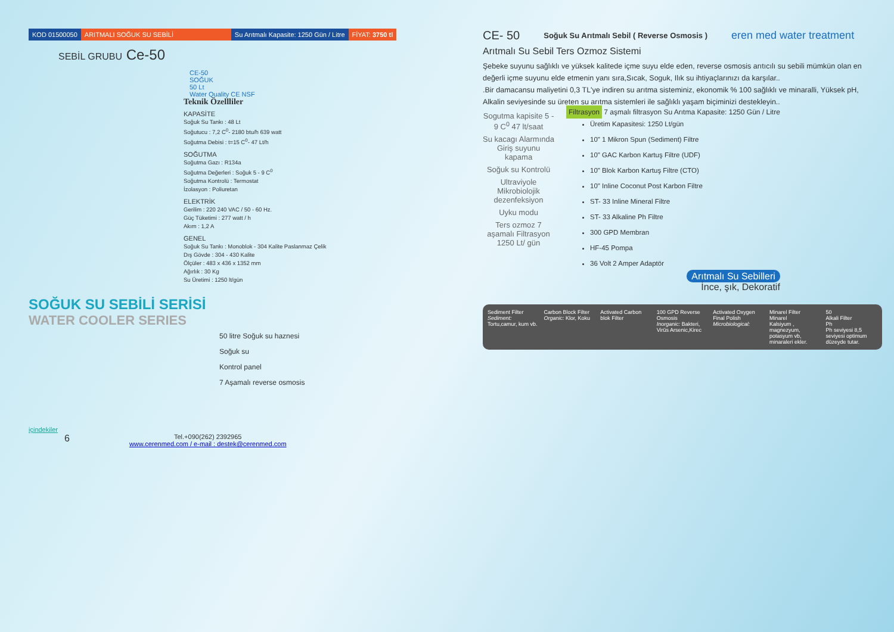KOD 01500050 ARITMALI SOĞUK SU SEBİLİ Su Arıtmalı Kapasite: 1250 Gün / Litre
FİYAT: 3750 tl
SEBİL GRUBU Ce-50
CE-50
SOĞUK
50 Lt
Water Quality CE NSF
Teknik Özellliler
KAPASİTE
Soğuk Su Tankı : 48 Lt
Soğutucu : 7,2 C<sup>0</sup>- 2180 btu/h 639 watt
Soğutma Debisi : t=15 C<sup>0</sup>- 47 Lt/h
SOĞUTMA
Soğutma Gazı : R134a
Soğutma Değerleri : Soğuk 5 - 9 C<sup>0</sup>
Soğutma Kontrolü : Termostat
İzolasyon : Poliuretan
ELEKTRİK
Gerilim : 220 240 VAC / 50 - 60 Hz.
Güç Tüketimi : 277 watt / h
Akım : 1,2 A
GENEL
Soğuk Su Tankı : Monoblok - 304 Kalite Paslanmaz Çelik
Dış Gövde : 304 - 430 Kalite
Ölçüler : 483 x 436 x 1352 mm
Ağırlık : 30 Kg
Su Üretimi : 1250 lt/gün
SOĞUK SU SEBİLİ SERİSİ
WATER COOLER SERIES
50 litre Soğuk su haznesi
Soğuk su
Kontrol panel
7 Aşamalı reverse osmosis
içindekiler
6
Tel.+090(262) 2392965
www.cerenmed.com / e-mail : destek@cerenmed.com
CE- 50 Soğuk Su Arıtmalı Sebil ( Reverse Osmosis ) eren med water treatment
Arıtmalı Su Sebil Ters Ozmoz Sistemi
Şebeke suyunu sağlıklı ve yüksek kalitede içme suyu elde eden, reverse osmosis arıtıcılı su sebili mümkün olan en değerli içme suyunu elde etmenin yanı sıra,Sıcak, Soguk, Ilık su ihtiyaçlarınızı da karşılar..
.Bir damacansu maliyetini 0,3 TL'ye indiren su arıtma sisteminiz, ekonomik % 100 sağlıklı ve minaralli, Yüksek pH, Alkalin seviyesinde su üreten su arıtma sistemleri ile sağlıklı yaşam biçiminizi destekleyin..
Sogutma kapisite 5 - 9 C<sup>0</sup> 47 lt/saat
Su kacagı Alarmında Giriş suyunu kapama
Soğuk su Kontrolü
Ultraviyole Mikrobiolojik dezenfeksiyon
Uyku modu
Ters ozmoz 7 aşamalı Filtrasyon 1250 Lt/ gün
Filtrasyon 7 aşmalı filtrasyon Su Arıtma Kapasite: 1250 Gün / Litre
Üretim Kapasitesi: 1250 Lt/gün
10" 1 Mikron Spun (Sediment) Filtre
10" GAC Karbon Kartuş Filtre (UDF)
10" Blok Karbon Kartuş Filtre (CTO)
10" Inline Coconut Post Karbon Filtre
ST- 33 Inline Mineral Filtre
ST- 33 Alkaline Ph Filtre
300 GPD Membran
HF-45 Pompa
36 Volt 2 Amper Adaptör
Arıtmalı Su Sebilleri
İnce, şık, Dekoratif
Sediment Filter
Sediment: Tortu,camur, kum vb.
Carbon Block Filter
Organic: Klor, Koku
Activated Carbon blok Filter 100 GPD Reverse Osmosis
Inorganic: Bakteri, Virüs Arsenic,Kirec
Activated Oxygen Final Polish
Microbiological:
Minarel Filter
Minarel
Kalsiyum , magnezyum, potasyum vb, minaraleri ekler.
50
Alkali Filter
Ph
Ph seviyesi 8,5 seviyesi optimum düzeyde tutar.